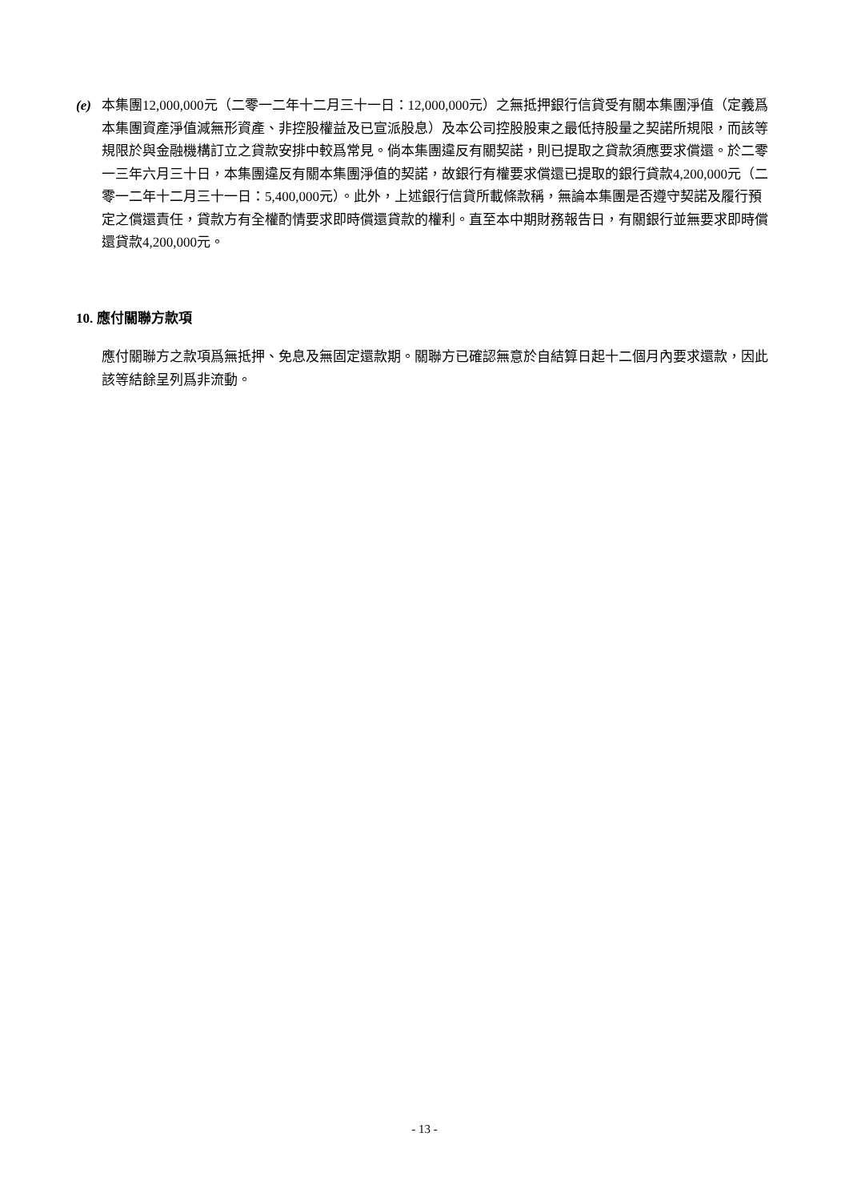(e) 本集團12,000,000元（二零一二年十二月三十一日：12,000,000元）之無抵押銀行信貸受有關本集團淨值（定義爲本集團資產淨值減無形資產、非控股權益及已宣派股息）及本公司控股股東之最低持股量之契諾所規限，而該等規限於與金融機構訂立之貸款安排中較爲常見。倘本集團違反有關契諾，則已提取之貸款須應要求償還。於二零一三年六月三十日，本集團違反有關本集團淨值的契諾，故銀行有權要求償還已提取的銀行貸款4,200,000元（二零一二年十二月三十一日：5,400,000元）。此外，上述銀行信貸所載條款稱，無論本集團是否遵守契諾及履行預定之償還責任，貸款方有全權酌情要求即時償還貸款的權利。直至本中期財務報告日，有關銀行並無要求即時償還貸款4,200,000元。
10. 應付關聯方款項
應付關聯方之款項爲無抵押、免息及無固定還款期。關聯方已確認無意於自結算日起十二個月內要求還款，因此該等結餘呈列爲非流動。
- 13 -